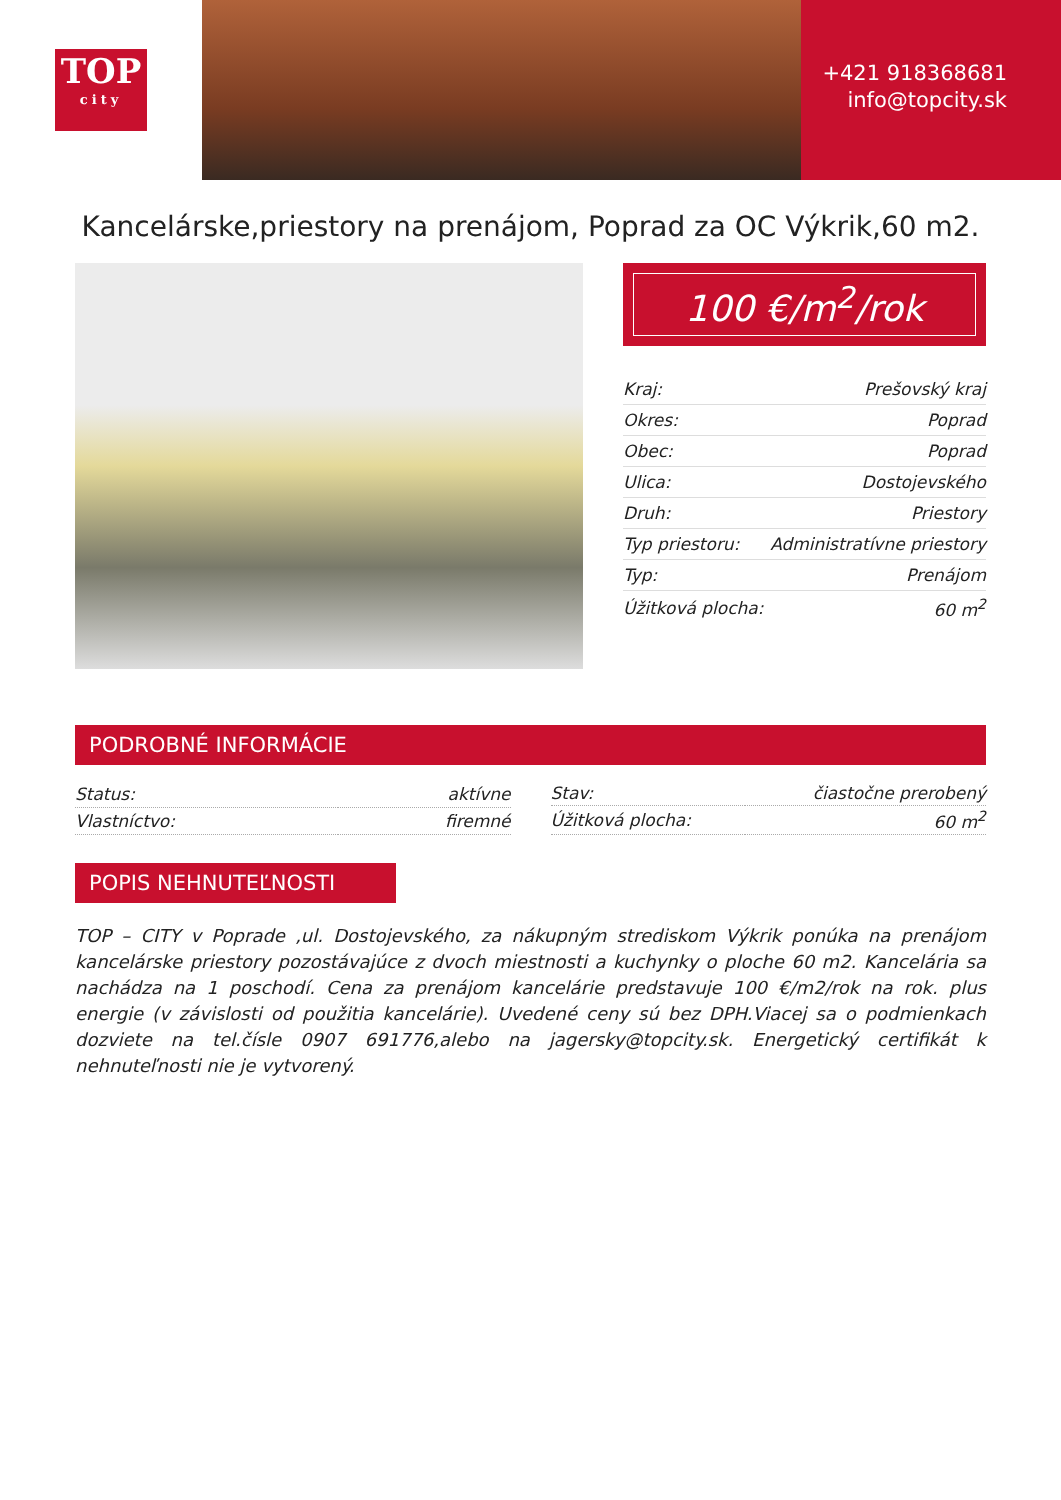TOP
city
+421 918368681
info@topcity.sk
Kancelárske,priestory na prenájom, Poprad za OC Výkrik,60 m2.
100 €/m<sup>2</sup>/rok
| Kraj: | Prešovský kraj |
| Okres: | Poprad |
| Obec: | Poprad |
| Ulica: | Dostojevského |
| Druh: | Priestory |
| Typ priestoru: | Administratívne priestory |
| Typ: | Prenájom |
| Úžitková plocha: | 60 m<sup>2</sup> |
PODROBNÉ INFORMÁCIE
| Status: | aktívne |
| Vlastníctvo: | firemné |
| Stav: | čiastočne prerobený |
| Úžitková plocha: | 60 m<sup>2</sup> |
POPIS NEHNUTEĽNOSTI
TOP – CITY v Poprade ,ul. Dostojevského, za nákupným strediskom Výkrik ponúka na prenájom kancelárske priestory pozostávajúce z dvoch miestnosti a kuchynky o ploche 60 m2. Kancelária sa nachádza na 1 poschodí. Cena za prenájom kancelárie predstavuje 100 €/m2/rok na rok. plus energie (v závislosti od použitia kancelárie). Uvedené ceny sú bez DPH.Viacej sa o podmienkach dozviete na tel.čísle 0907 691776,alebo na jagersky@topcity.sk. Energetický certifikát k nehnuteľnosti nie je vytvorený.